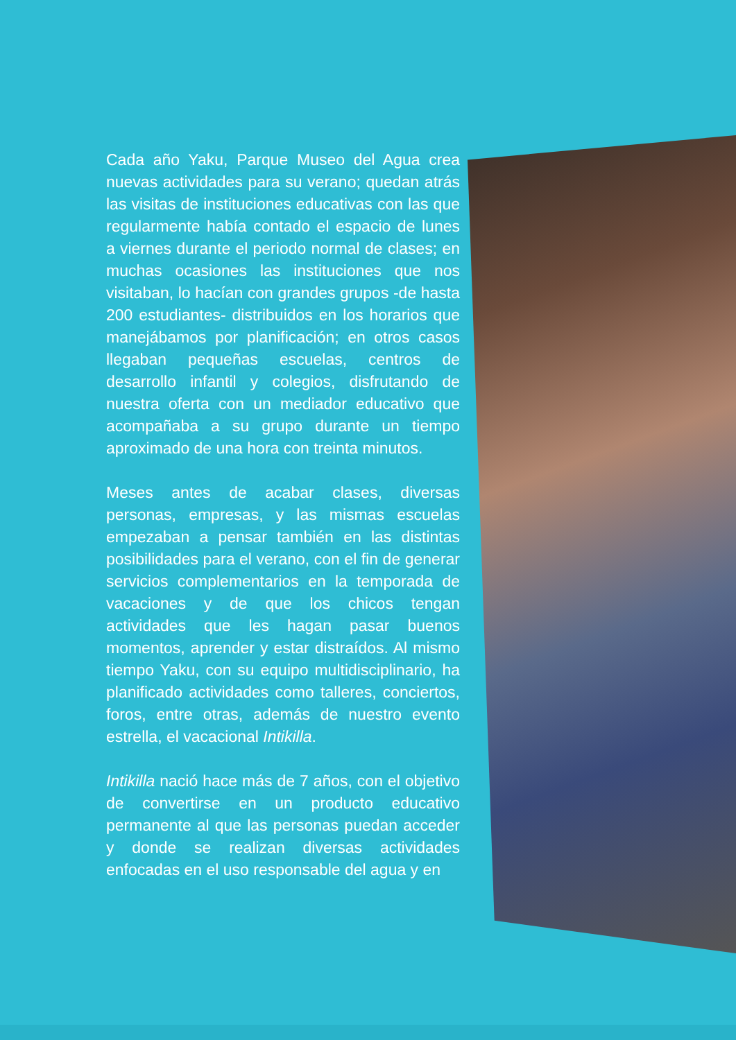Cada año Yaku, Parque Museo del Agua crea nuevas actividades para su verano; quedan atrás las visitas de instituciones educativas con las que regularmente había contado el espacio de lunes a viernes durante el periodo normal de clases; en muchas ocasiones las instituciones que nos visitaban, lo hacían con grandes grupos -de hasta 200 estudiantes- distribuidos en los horarios que manejábamos por planificación; en otros casos llegaban pequeñas escuelas, centros de desarrollo infantil y colegios, disfrutando de nuestra oferta con un mediador educativo que acompañaba a su grupo durante un tiempo aproximado de una hora con treinta minutos.
Meses antes de acabar clases, diversas personas, empresas, y las mismas escuelas empezaban a pensar también en las distintas posibilidades para el verano, con el fin de generar servicios complementarios en la temporada de vacaciones y de que los chicos tengan actividades que les hagan pasar buenos momentos, aprender y estar distraídos. Al mismo tiempo Yaku, con su equipo multidisciplinario, ha planificado actividades como talleres, conciertos, foros, entre otras, además de nuestro evento estrella, el vacacional Intikilla.
Intikilla nació hace más de 7 años, con el objetivo de convertirse en un producto educativo permanente al que las personas puedan acceder y donde se realizan diversas actividades enfocadas en el uso responsable del agua y en